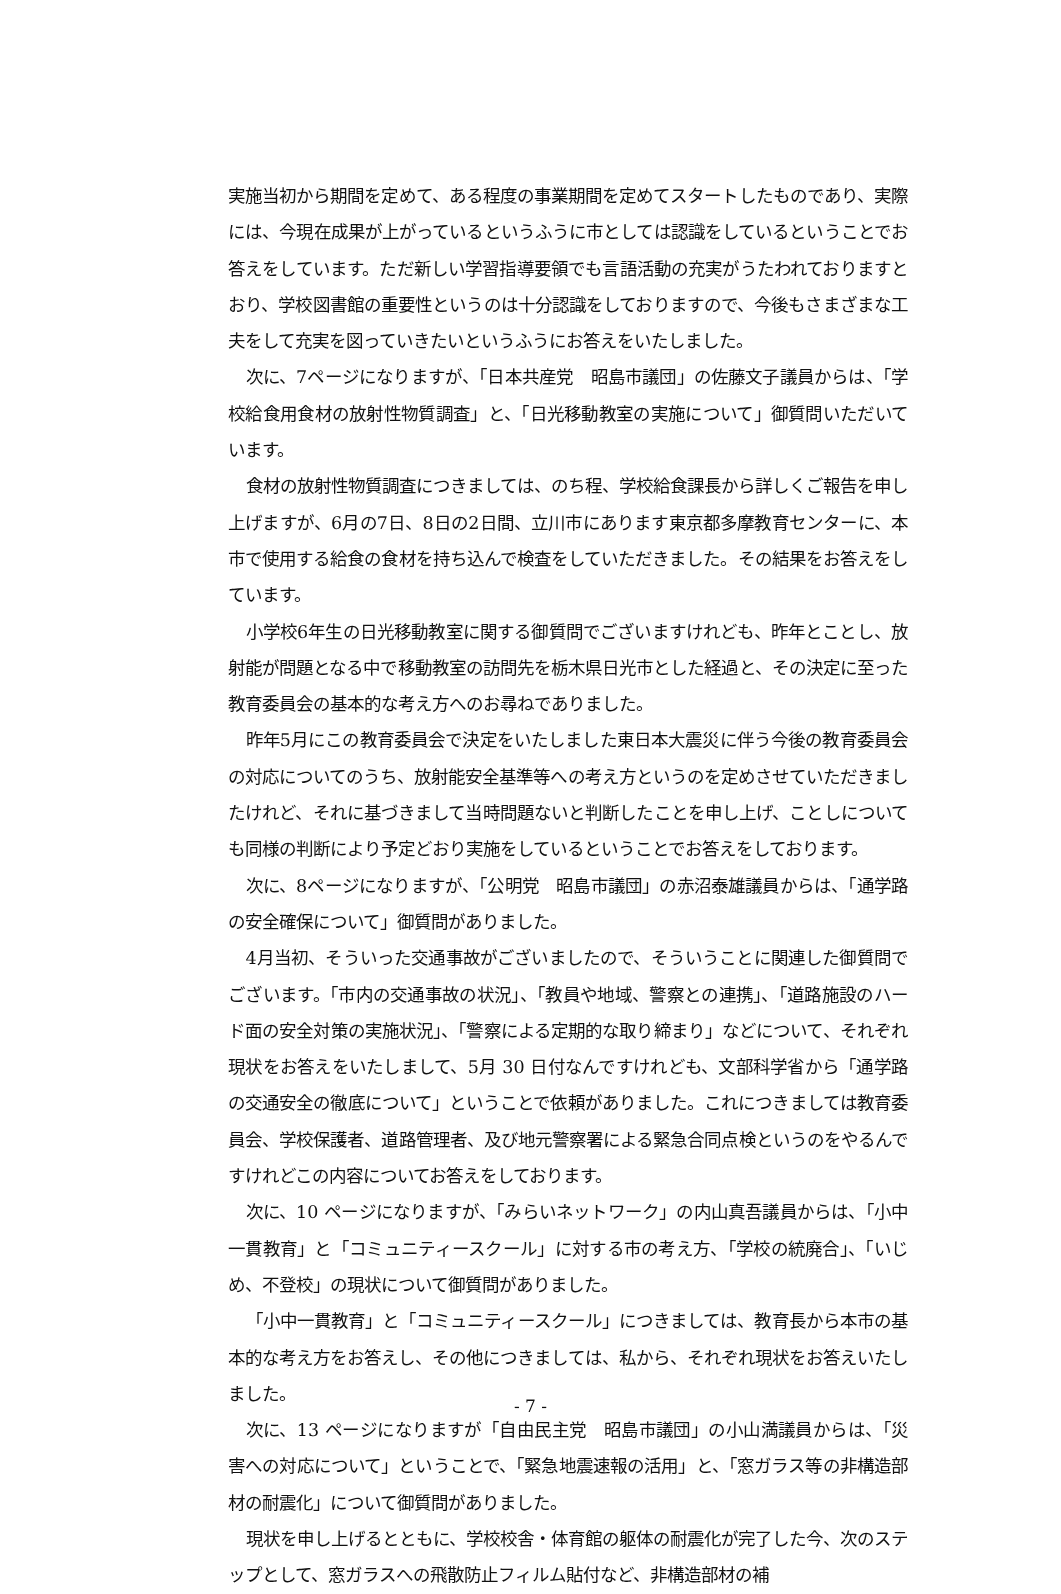実施当初から期間を定めて、ある程度の事業期間を定めてスタートしたものであり、実際には、今現在成果が上がっているというふうに市としては認識をしているということでお答えをしています。ただ新しい学習指導要領でも言語活動の充実がうたわれておりますとおり、学校図書館の重要性というのは十分認識をしておりますので、今後もさまざまな工夫をして充実を図っていきたいというふうにお答えをいたしました。
次に、7ページになりますが、「日本共産党　昭島市議団」の佐藤文子議員からは、「学校給食用食材の放射性物質調査」と、「日光移動教室の実施について」御質問いただいています。
食材の放射性物質調査につきましては、のち程、学校給食課長から詳しくご報告を申し上げますが、6月の7日、8日の2日間、立川市にあります東京都多摩教育センターに、本市で使用する給食の食材を持ち込んで検査をしていただきました。その結果をお答えをしています。
小学校6年生の日光移動教室に関する御質問でございますけれども、昨年とことし、放射能が問題となる中で移動教室の訪問先を栃木県日光市とした経過と、その決定に至った教育委員会の基本的な考え方へのお尋ねでありました。
昨年5月にこの教育委員会で決定をいたしました東日本大震災に伴う今後の教育委員会の対応についてのうち、放射能安全基準等への考え方というのを定めさせていただきましたけれど、それに基づきまして当時問題ないと判断したことを申し上げ、ことしについても同様の判断により予定どおり実施をしているということでお答えをしております。
次に、8ページになりますが、「公明党　昭島市議団」の赤沼泰雄議員からは、「通学路の安全確保について」御質問がありました。
4月当初、そういった交通事故がございましたので、そういうことに関連した御質問でございます。「市内の交通事故の状況」、「教員や地域、警察との連携」、「道路施設のハード面の安全対策の実施状況」、「警察による定期的な取り締まり」などについて、それぞれ現状をお答えをいたしまして、5月 30 日付なんですけれども、文部科学省から「通学路の交通安全の徹底について」ということで依頼がありました。これにつきましては教育委員会、学校保護者、道路管理者、及び地元警察署による緊急合同点検というのをやるんですけれどこの内容についてお答えをしております。
次に、10 ページになりますが、「みらいネットワーク」の内山真吾議員からは、「小中一貫教育」と「コミュニティースクール」に対する市の考え方、「学校の統廃合」、「いじめ、不登校」の現状について御質問がありました。
「小中一貫教育」と「コミュニティースクール」につきましては、教育長から本市の基本的な考え方をお答えし、その他につきましては、私から、それぞれ現状をお答えいたしました。
次に、13 ページになりますが「自由民主党　昭島市議団」の小山満議員からは、「災害への対応について」ということで、「緊急地震速報の活用」と、「窓ガラス等の非構造部材の耐震化」について御質問がありました。
現状を申し上げるとともに、学校校舎・体育館の躯体の耐震化が完了した今、次のステップとして、窓ガラスへの飛散防止フィルム貼付など、非構造部材の補
- 7 -